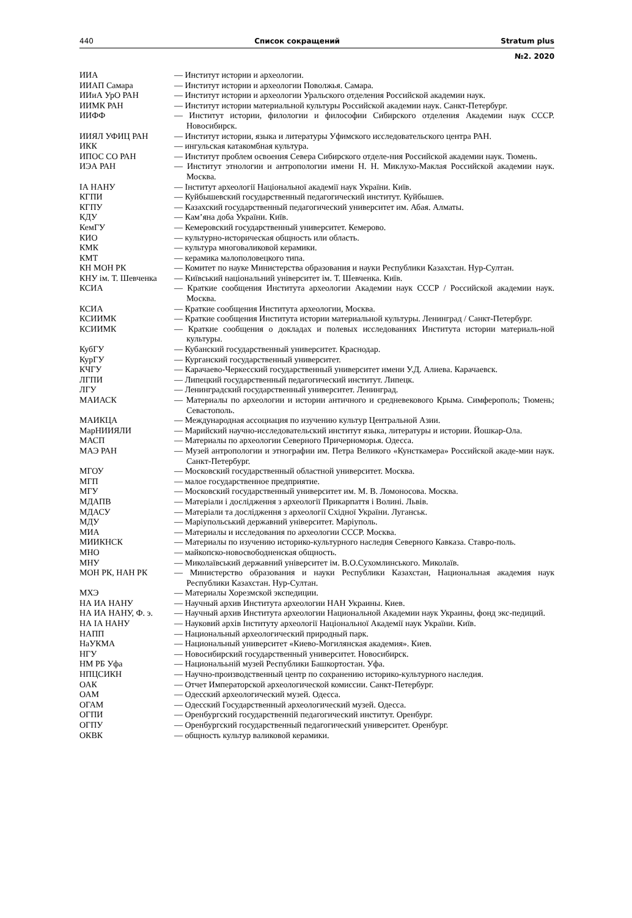440 Список сокращений Stratum plus
№2. 2020
ИИА — Институт истории и археологии.
ИИАП Самара — Институт истории и археологии Поволжья. Самара.
ИИиА УрО РАН — Институт истории и археологии Уральского отделения Российской академии наук.
ИИМК РАН — Институт истории материальной культуры Российской академии наук. Санкт-Петербург.
ИИФФ — Институт истории, филологии и философии Сибирского отделения Академии наук СССР. Новосибирск.
ИИЯЛ УФИЦ РАН — Институт истории, языка и литературы Уфимского исследовательского центра РАН.
ИКК — ингульская катакомбная культура.
ИПОС СО РАН — Институт проблем освоения Севера Сибирского отделе-ния Российской академии наук. Тюмень.
ИЭА РАН — Институт этнологии и антропологии имени Н. Н. Миклухо-Маклая Российской академии наук. Москва.
ІА НАНУ — Інститут археології Національної академії наук України. Київ.
КГПИ — Куйбышевский государственный педагогический институт. Куйбышев.
КГПУ — Казахский государственный педагогический университет им. Абая. Алматы.
КДУ — Кам’яна доба України. Київ.
КемГУ — Кемеровский государственный университет. Кемерово.
КИО — культурно-историческая общность или область.
КМК — культура многоваликовой керамики.
КМТ — керамика малополовецкого типа.
КН МОН РК — Комитет по науке Министерства образования и науки Республики Казахстан. Нур-Султан.
КНУ ім. Т. Шевченка
— Київський національний університет ім. Т. Шевченка. Київ.
КСИА — Краткие сообщения Института археологии Академии наук СССР / Российской академии наук. Москва.
КСИА — Краткие сообщения Института археологии, Москва.
КСИИМК — Краткие сообщения Института истории материальной культуры. Ленинград / Санкт-Петербург.
КСИИМК — Краткие сообщения о докладах и полевых исследованиях Института истории материаль-ной культуры.
КубГУ — Кубанский государственный университет. Краснодар.
КурГУ — Курганский государственный университет.
КЧГУ — Карачаево-Черкесский государственный университет имени У.Д. Алиева. Карачаевск.
ЛГПИ — Липецкий государственный педагогический институт. Липецк.
ЛГУ — Ленинградский государственный университет. Ленинград.
МАИАСК — Материалы по археологии и истории античного и средневекового Крыма. Симферополь; Тюмень; Севастополь.
МАИКЦА — Международная ассоциация по изучению культур Центральной Азии.
МарНИИЯЛИ — Марийский научно-исследовательский институт языка, литературы и истории. Йошкар-Ола.
МАСП — Материалы по археологии Северного Причерноморья. Одесса.
МАЭ РАН — Музей антропологии и этнографии им. Петра Великого «Кунсткамера» Российской акаде-мии наук. Санкт-Петербург.
МГОУ — Московский государственный областной университет. Москва.
МГП — малое государственное предприятие.
МГУ — Московский государственный университет им. М. В. Ломоносова. Москва.
МДАПВ — Матеріали і дослідження з археології Прикарпаття і Волині. Львів.
МДАСУ — Матеріали та дослідження з археології Східної України. Луганськ.
МДУ — Маріупольський державний університет. Маріуполь.
МИА — Материалы и исследования по археологии СССР. Москва.
МИИКНСК — Материалы по изучению историко-культурного наследия Северного Кавказа. Ставро-поль.
МНО — майкопско-новосвободненская общность.
МНУ — Миколаївський державний університет ім. В.О.Сухомлинського. Миколаїв.
МОН РК, НАН РК — Министерство образования и науки Республики Казахстан, Национальная академия наук Республики Казахстан. Нур-Султан.
МХЭ — Материалы Хорезмской экспедиции.
НА ИА НАНУ — Научный архив Института археологии НАН Украины. Киев.
НА ИА НАНУ, Ф. э. — Научный архив Института археологии Национальной Академии наук Украины, фонд экс-педиций.
НА ІА НАНУ — Науковий архів Інституту археології Національної Академії наук України. Київ.
НАПП — Национальный археологический природный парк.
НаУКМА — Национальный университет «Киево-Могилянская академия». Киев.
НГУ — Новосибирский государственный университет. Новосибирск.
НМ РБ Уфа — Националььній музей Республики Башкортостан. Уфа.
НПЦСИКН — Научно-производственный центр по сохранению историко-культурного наследия.
ОАК — Отчет Императорской археологической комиссии. Санкт-Петербург.
ОАМ — Одесский археологический музей. Одесса.
ОГАМ — Одесский Государственный археологический музей. Одесса.
ОГПИ — Оренбургский государственній педагогический институт. Оренбург.
ОГПУ — Оренбургский государственный педагогический университет. Оренбург.
ОКВК — общность культур валиковой керамики.